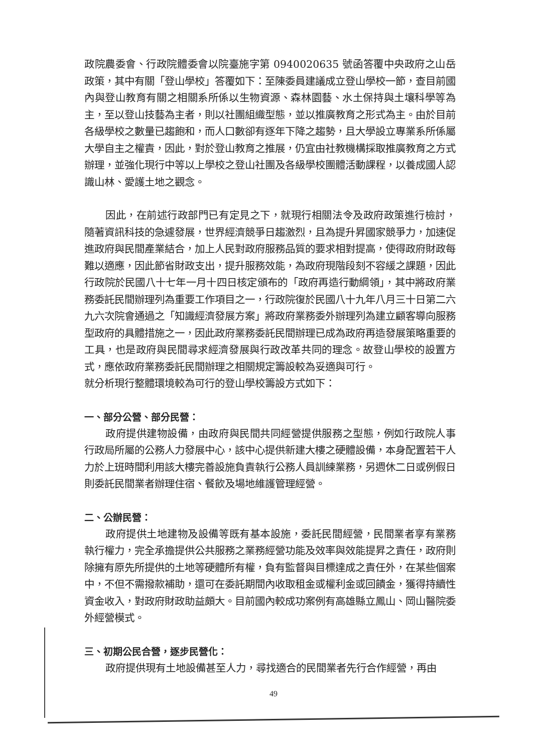政院農委會、行政院體委會以院臺施字第 0940020635 號函答覆中央政府之山岳政策，其中有關「登山學校」答覆如下：至陳委員建議成立登山學校一節，查目前國內與登山教育有關之相關系所係以生物資源、森林園藝、水土保持與土壤科學等為主，至以登山技藝為主者，則以社團組織型態，並以推廣教育之形式為主。由於目前各級學校之數量已趨飽和，而人口數卻有逐年下降之趨勢，且大學設立專業系所係屬大學自主之權責，因此，對於登山教育之推展，仍宜由社教機構採取推廣教育之方式辦理，並強化現行中等以上學校之登山社團及各級學校團體活動課程，以養成國人認識山林、愛護土地之觀念。
因此，在前述行政部門已有定見之下，就現行相關法令及政府政策進行檢討，隨著資訊科技的急遽發展，世界經濟競爭日趨激烈，且為提升昇國家競爭力，加速促進政府與民間產業結合，加上人民對政府服務品質的要求相對提高，使得政府財政每難以適應，因此節省財政支出，提升服務效能，為政府現階段刻不容緩之課題，因此行政院於民國八十七年一月十四日核定頒布的「政府再造行動綱領」，其中將政府業務委託民間辦理列為重要工作項目之一，行政院復於民國八十九年八月三十日第二六九六次院會通過之「知識經濟發展方案」將政府業務委外辦理列為建立顧客導向服務型政府的具體措施之一，因此政府業務委託民間辦理已成為政府再造發展策略重要的工具，也是政府與民間尋求經濟發展與行政改革共同的理念。故登山學校的設置方式，應依政府業務委託民間辦理之相關規定籌設較為妥適與可行。
就分析現行整體環境較為可行的登山學校籌設方式如下：
一、部分公營、部分民營：
政府提供建物設備，由政府與民間共同經營提供服務之型態，例如行政院人事行政局所屬的公務人力發展中心，該中心提供新建大樓之硬體設備，本身配置若干人力於上班時間利用該大樓完善設施負責執行公務人員訓練業務，另週休二日或例假日則委託民間業者辦理住宿、餐飲及場地維護管理經營。
二、公辦民營：
政府提供土地建物及設備等既有基本設施，委託民間經營，民間業者享有業務執行權力，完全承擔提供公共服務之業務經營功能及效率與效能提昇之責任，政府則除擁有原先所提供的土地等硬體所有權，負有監督與目標達成之責任外，在某些個案中，不但不需撥款補助，還可在委託期間內收取租金或權利金或回饋金，獲得持續性資金收入，對政府財政助益頗大。目前國內較成功案例有高雄縣立鳳山、岡山醫院委外經營模式。
三、初期公民合營，逐步民營化：
政府提供現有土地設備甚至人力，尋找適合的民間業者先行合作經營，再由
49